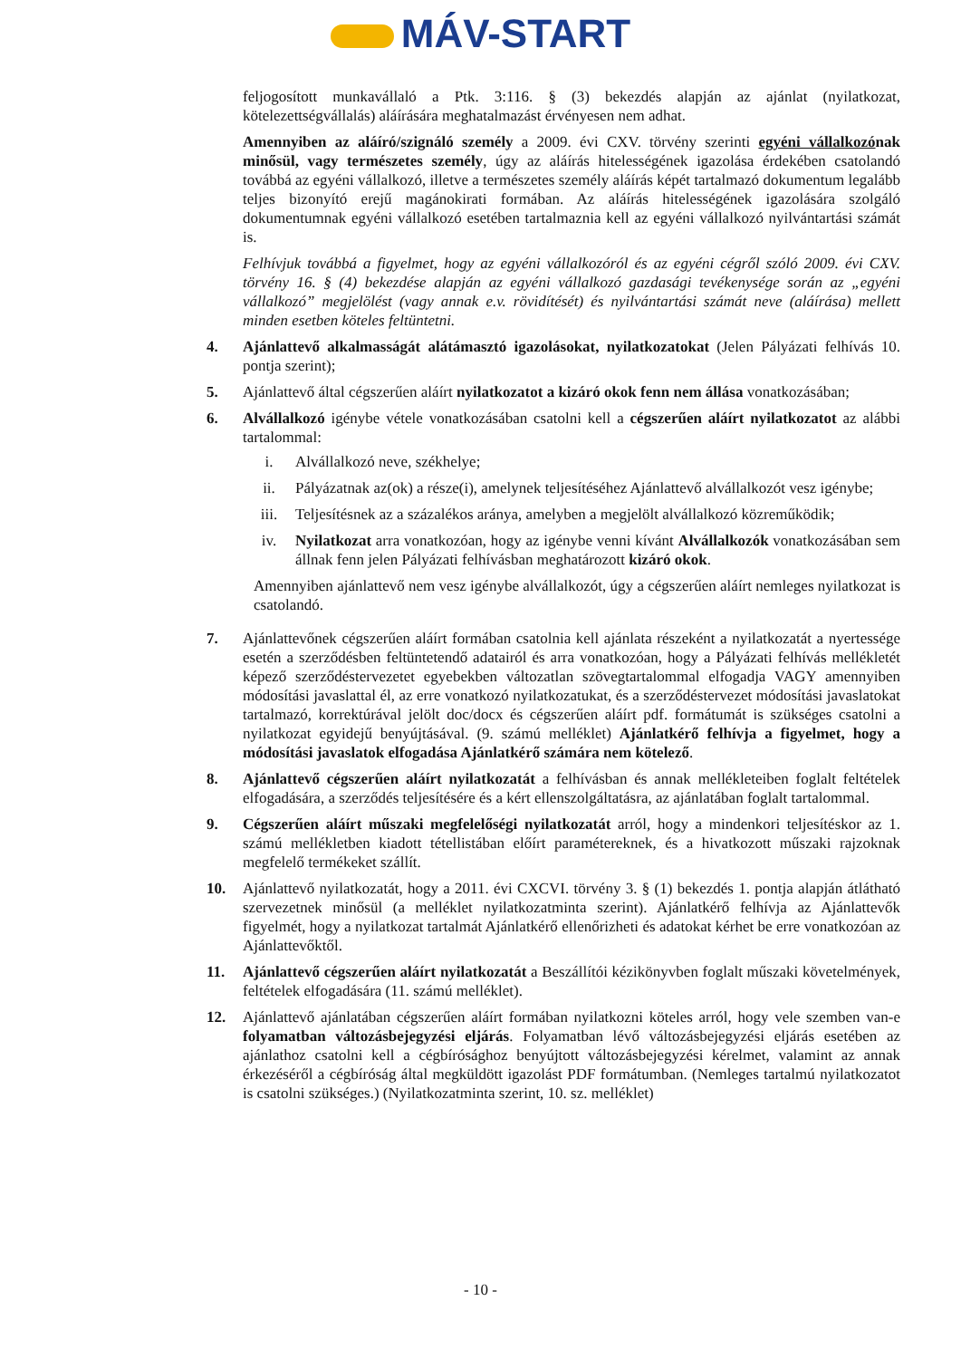MÁV-START
feljogosított munkavállaló a Ptk. 3:116. § (3) bekezdés alapján az ajánlat (nyilatkozat, kötelezettségvállalás) aláírására meghatalmazást érvényesen nem adhat.
Amennyiben az aláíró/szignáló személy a 2009. évi CXV. törvény szerinti egyéni vállalkozónak minősül, vagy természetes személy, úgy az aláírás hitelességének igazolása érdekében csatolandó továbbá az egyéni vállalkozó, illetve a természetes személy aláírás képét tartalmazó dokumentum legalább teljes bizonyító erejű magánokirati formában. Az aláírás hitelességének igazolására szolgáló dokumentumnak egyéni vállalkozó esetében tartalmaznia kell az egyéni vállalkozó nyilvántartási számát is.
Felhívjuk továbbá a figyelmet, hogy az egyéni vállalkozóról és az egyéni cégről szóló 2009. évi CXV. törvény 16. § (4) bekezdése alapján az egyéni vállalkozó gazdasági tevékenysége során az „egyéni vállalkozó” megjelölést (vagy annak e.v. rövidítését) és nyilvántartási számát neve (aláírása) mellett minden esetben köteles feltüntetni.
4. Ajánlattevő alkalmasságát alátámasztó igazolásokat, nyilatkozatokat (Jelen Pályázati felhívás 10. pontja szerint);
5. Ajánlattevő által cégszerűen aláírt nyilatkozatot a kizáró okok fenn nem állása vonatkozásában;
6. Alvállalkozó igénybe vétele vonatkozásában csatolni kell a cégszerűen aláírt nyilatkozatot az alábbi tartalommal:
i. Alvállalkozó neve, székhelye;
ii. Pályázatnak az(ok) a része(i), amelynek teljesítéséhez Ajánlattevő alvállalkozót vesz igénybe;
iii. Teljesítésnek az a százalékos aránya, amelyben a megjelölt alvállalkozó közreműködik;
iv. Nyilatkozat arra vonatkozóan, hogy az igénybe venni kívánt Alvállalkozók vonatkozásában sem állnak fenn jelen Pályázati felhívásban meghatározott kizáró okok.
Amennyiben ajánlattevő nem vesz igénybe alvállalkozót, úgy a cégszerűen aláírt nemleges nyilatkozat is csatolandó.
7. Ajánlattevőnek cégszerűen aláírt formában csatolnia kell ajánlata részeként a nyilatkozatát a nyertessége esetén a szerződésben feltüntetendő adatairól és arra vonatkozóan, hogy a Pályázati felhívás mellékletét képező szerződéstervezetet egyebekben változatlan szövegtartalommal elfogadja VAGY amennyiben módosítási javaslattal él, az erre vonatkozó nyilatkozatukat, és a szerződéstervezet módosítási javaslatokat tartalmazó, korrektúrával jelölt doc/docx és cégszerűen aláírt pdf. formátumát is szükséges csatolni a nyilatkozat egyidejű benyújtásával. (9. számú melléklet) Ajánlatkérő felhívja a figyelmet, hogy a módosítási javaslatok elfogadása Ajánlatkérő számára nem kötelező.
8. Ajánlattevő cégszerűen aláírt nyilatkozatát a felhívásban és annak mellékleteiben foglalt feltételek elfogadására, a szerződés teljesítésére és a kért ellenszolgáltatásra, az ajánlatában foglalt tartalommal.
9. Cégszerűen aláírt műszaki megfelelőségi nyilatkozatát arról, hogy a mindenkori teljesítéskor az 1. számú mellékletben kiadott tétellistában előírt paramétereknek, és a hivatkozott műszaki rajzoknak megfelelő termékeket szállít.
10. Ajánlattevő nyilatkozatát, hogy a 2011. évi CXCVI. törvény 3. § (1) bekezdés 1. pontja alapján átlátható szervezetnek minősül (a melléklet nyilatkozatminta szerint). Ajánlatkérő felhívja az Ajánlattevők figyelmét, hogy a nyilatkozat tartalmát Ajánlatkérő ellenőrizheti és adatokat kérhet be erre vonatkozóan az Ajánlattevőktől.
11. Ajánlattevő cégszerűen aláírt nyilatkozatát a Beszállítói kézikönyvben foglalt műszaki követelmények, feltételek elfogadására (11. számú melléklet).
12. Ajánlattevő ajánlatában cégszerűen aláírt formában nyilatkozni köteles arról, hogy vele szemben van-e folyamatban változásbejegyzési eljárás. Folyamatban lévő változásbejegyzési eljárás esetében az ajánlathoz csatolni kell a cégbírósághoz benyújtott változásbejegyzési kérelmet, valamint az annak érkezéséről a cégbíróság által megküldött igazolást PDF formátumban. (Nemleges tartalmú nyilatkozatot is csatolni szükséges.) (Nyilatkozatminta szerint, 10. sz. melléklet)
- 10 -